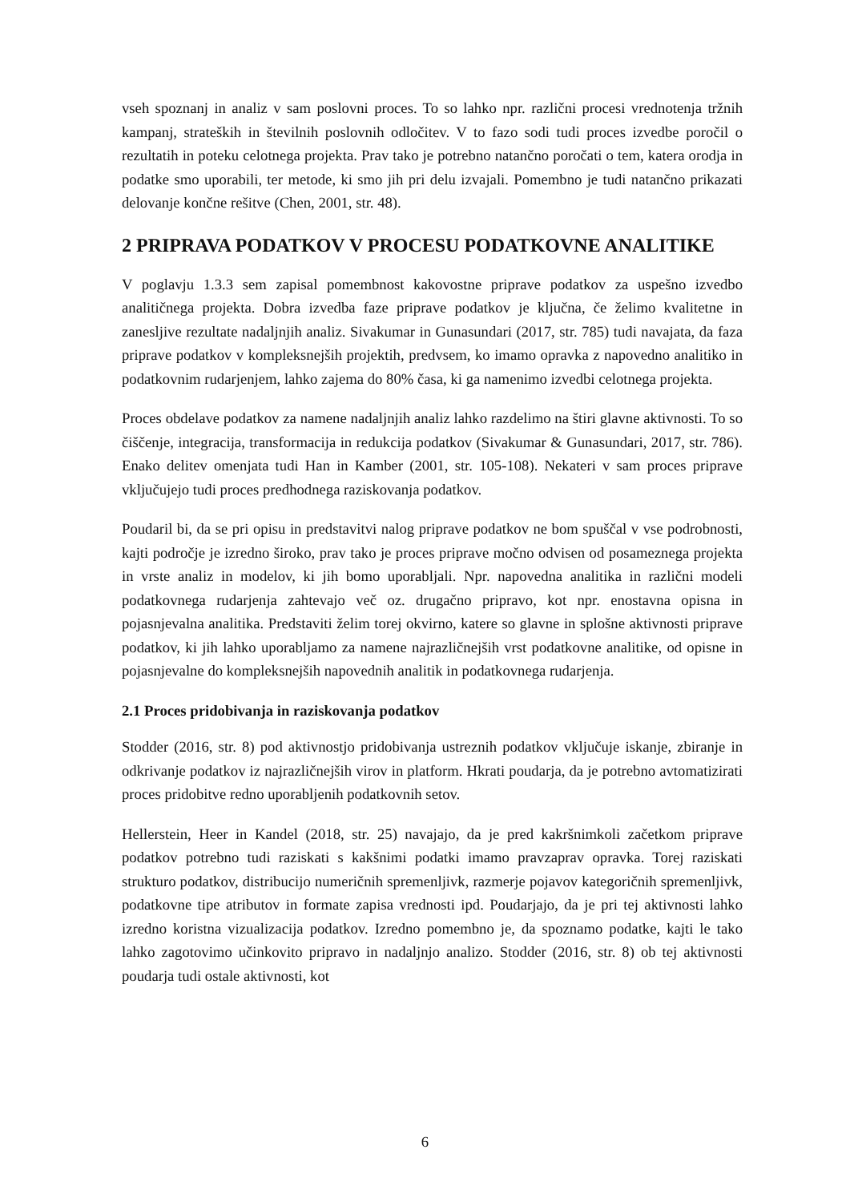vseh spoznanj in analiz v sam poslovni proces. To so lahko npr. različni procesi vrednotenja tržnih kampanj, strateških in številnih poslovnih odločitev. V to fazo sodi tudi proces izvedbe poročil o rezultatih in poteku celotnega projekta. Prav tako je potrebno natančno poročati o tem, katera orodja in podatke smo uporabili, ter metode, ki smo jih pri delu izvajali. Pomembno je tudi natančno prikazati delovanje končne rešitve (Chen, 2001, str. 48).
2 PRIPRAVA PODATKOV V PROCESU PODATKOVNE ANALITIKE
V poglavju 1.3.3 sem zapisal pomembnost kakovostne priprave podatkov za uspešno izvedbo analitičnega projekta. Dobra izvedba faze priprave podatkov je ključna, če želimo kvalitetne in zanesljive rezultate nadaljnjih analiz. Sivakumar in Gunasundari (2017, str. 785) tudi navajata, da faza priprave podatkov v kompleksnejših projektih, predvsem, ko imamo opravka z napovedno analitiko in podatkovnim rudarjenjem, lahko zajema do 80% časa, ki ga namenimo izvedbi celotnega projekta.
Proces obdelave podatkov za namene nadaljnjih analiz lahko razdelimo na štiri glavne aktivnosti. To so čiščenje, integracija, transformacija in redukcija podatkov (Sivakumar & Gunasundari, 2017, str. 786). Enako delitev omenjata tudi Han in Kamber (2001, str. 105-108). Nekateri v sam proces priprave vključujejo tudi proces predhodnega raziskovanja podatkov.
Poudaril bi, da se pri opisu in predstavitvi nalog priprave podatkov ne bom spuščal v vse podrobnosti, kajti področje je izredno široko, prav tako je proces priprave močno odvisen od posameznega projekta in vrste analiz in modelov, ki jih bomo uporabljali. Npr. napovedna analitika in različni modeli podatkovnega rudarjenja zahtevajo več oz. drugačno pripravo, kot npr. enostavna opisna in pojasnjevalna analitika. Predstaviti želim torej okvirno, katere so glavne in splošne aktivnosti priprave podatkov, ki jih lahko uporabljamo za namene najrazličnejših vrst podatkovne analitike, od opisne in pojasnjevalne do kompleksnejših napovednih analitik in podatkovnega rudarjenja.
2.1 Proces pridobivanja in raziskovanja podatkov
Stodder (2016, str. 8) pod aktivnostjo pridobivanja ustreznih podatkov vključuje iskanje, zbiranje in odkrivanje podatkov iz najrazličnejših virov in platform. Hkrati poudarja, da je potrebno avtomatizirati proces pridobitve redno uporabljenih podatkovnih setov.
Hellerstein, Heer in Kandel (2018, str. 25) navajajo, da je pred kakršnimkoli začetkom priprave podatkov potrebno tudi raziskati s kakšnimi podatki imamo pravzaprav opravka. Torej raziskati strukturo podatkov, distribucijo numeričnih spremenljivk, razmerje pojavov kategoričnih spremenljivk, podatkovne tipe atributov in formate zapisa vrednosti ipd. Poudarjajo, da je pri tej aktivnosti lahko izredno koristna vizualizacija podatkov. Izredno pomembno je, da spoznamo podatke, kajti le tako lahko zagotovimo učinkovito pripravo in nadaljnjo analizo. Stodder (2016, str. 8) ob tej aktivnosti poudarja tudi ostale aktivnosti, kot
6